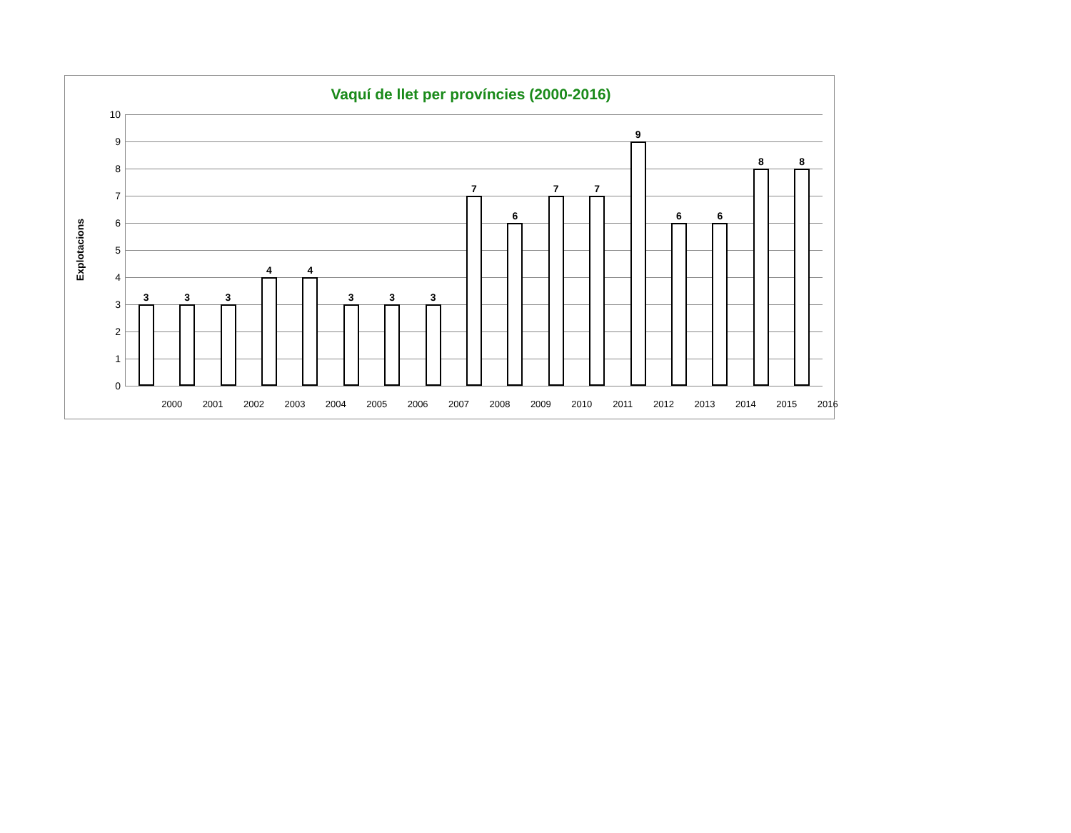Vaquí de llet per províncies (2000-2016)
Explotacions
10
9
8
7
6
5
4
3
2
1
0
3 3 3 4 4 3 3 3 7 6 7 7 9 6 6 8 8
2000 2001 2002 2003 2004 2005 2006 2007 2008 2009 2010 2011 2012 2013 2014 2015 2016